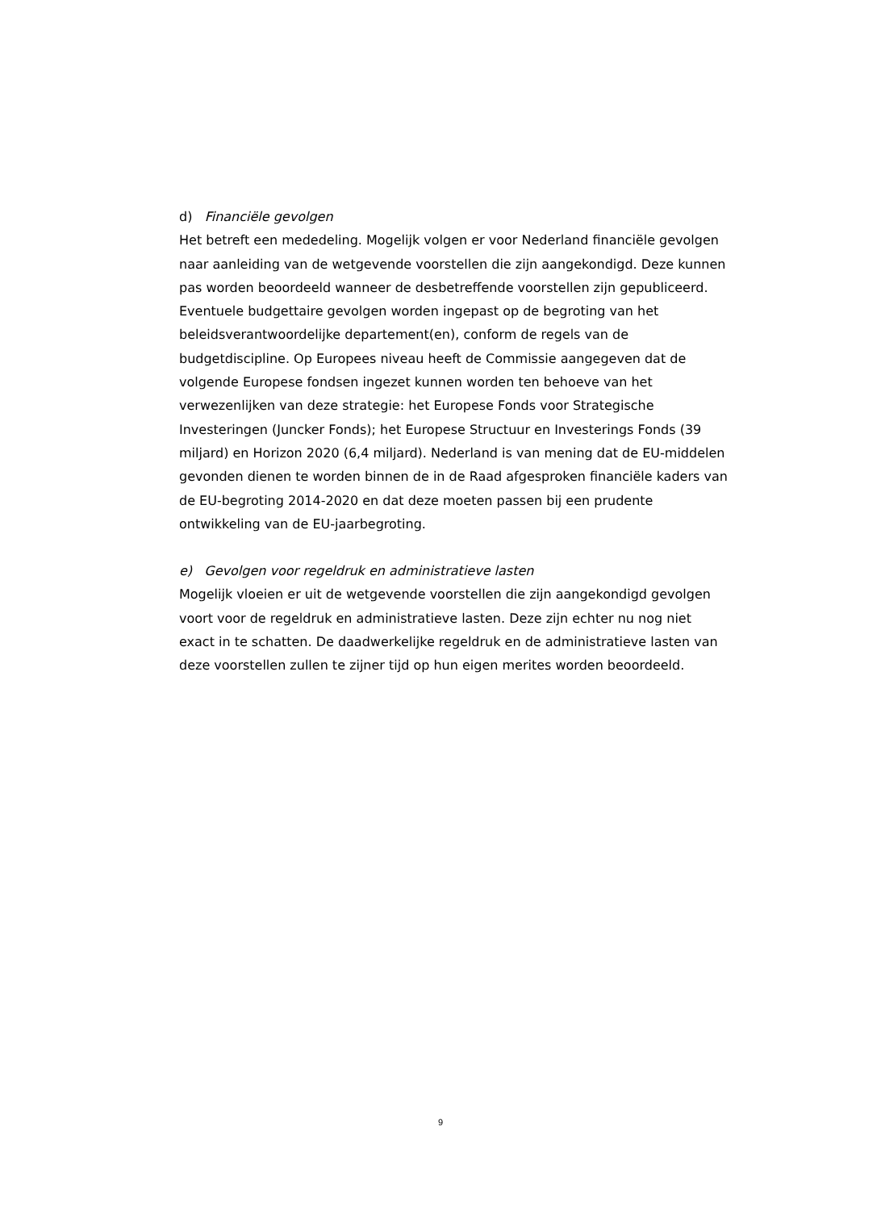d) Financiële gevolgen
Het betreft een mededeling. Mogelijk volgen er voor Nederland financiële gevolgen naar aanleiding van de wetgevende voorstellen die zijn aangekondigd. Deze kunnen pas worden beoordeeld wanneer de desbetreffende voorstellen zijn gepubliceerd. Eventuele budgettaire gevolgen worden ingepast op de begroting van het beleidsverantwoordelijke departement(en), conform de regels van de budgetdiscipline. Op Europees niveau heeft de Commissie aangegeven dat de volgende Europese fondsen ingezet kunnen worden ten behoeve van het verwezenlijken van deze strategie: het Europese Fonds voor Strategische Investeringen (Juncker Fonds); het Europese Structuur en Investerings Fonds (39 miljard) en Horizon 2020 (6,4 miljard). Nederland is van mening dat de EU-middelen gevonden dienen te worden binnen de in de Raad afgesproken financiële kaders van de EU-begroting 2014-2020 en dat deze moeten passen bij een prudente ontwikkeling van de EU-jaarbegroting.
e) Gevolgen voor regeldruk en administratieve lasten
Mogelijk vloeien er uit de wetgevende voorstellen die zijn aangekondigd gevolgen voort voor de regeldruk en administratieve lasten. Deze zijn echter nu nog niet exact in te schatten. De daadwerkelijke regeldruk en de administratieve lasten van deze voorstellen zullen te zijner tijd op hun eigen merites worden beoordeeld.
9